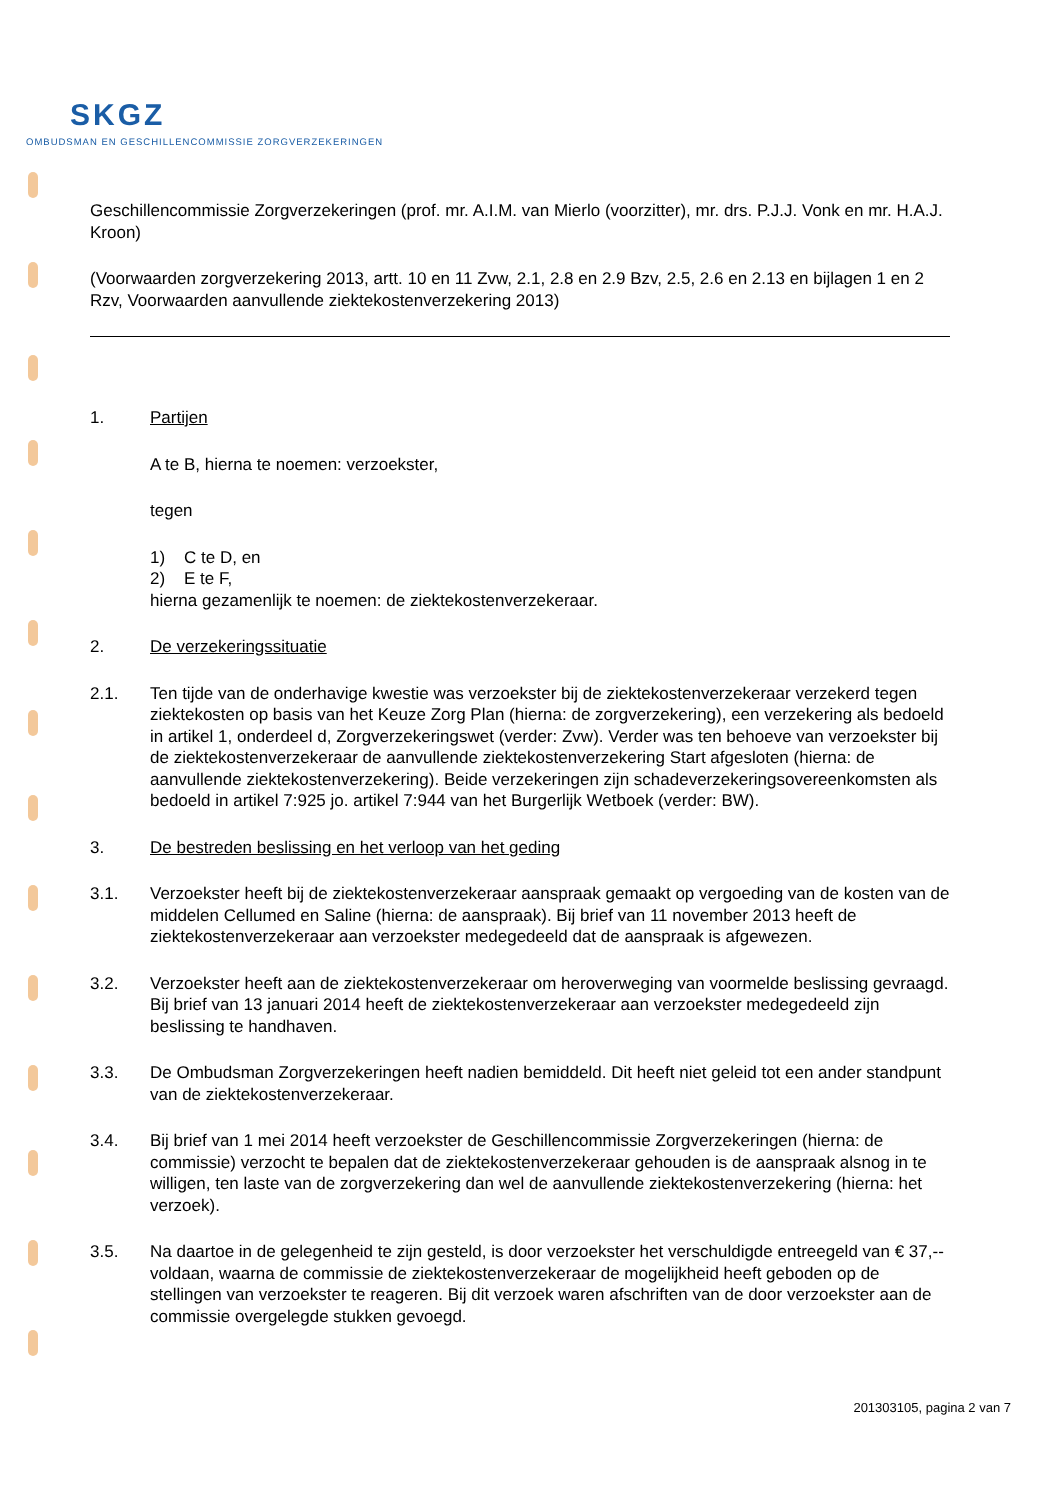SKGZ
OMBUDSMAN EN GESCHILLENCOMMISSIE ZORGVERZEKERINGEN
Geschillencommissie Zorgverzekeringen (prof. mr. A.I.M. van Mierlo (voorzitter), mr. drs. P.J.J. Vonk en mr. H.A.J. Kroon)
(Voorwaarden zorgverzekering 2013, artt. 10 en 11 Zvw, 2.1, 2.8 en 2.9 Bzv, 2.5, 2.6 en 2.13 en bijlagen 1 en 2 Rzv, Voorwaarden aanvullende ziektekostenverzekering 2013)
1. Partijen
A te B, hierna te noemen: verzoekster,
tegen
1) C te D, en
2) E te F,
hierna gezamenlijk te noemen: de ziektekostenverzekeraar.
2. De verzekeringssituatie
2.1. Ten tijde van de onderhavige kwestie was verzoekster bij de ziektekostenverzekeraar verzekerd tegen ziektekosten op basis van het Keuze Zorg Plan (hierna: de zorgverzekering), een verzekering als bedoeld in artikel 1, onderdeel d, Zorgverzekeringswet (verder: Zvw). Verder was ten behoeve van verzoekster bij de ziektekostenverzekeraar de aanvullende ziektekostenverzekering Start afgesloten (hierna: de aanvullende ziektekostenverzekering). Beide verzekeringen zijn schadeverzekeringsovereenkomsten als bedoeld in artikel 7:925 jo. artikel 7:944 van het Burgerlijk Wetboek (verder: BW).
3. De bestreden beslissing en het verloop van het geding
3.1. Verzoekster heeft bij de ziektekostenverzekeraar aanspraak gemaakt op vergoeding van de kosten van de middelen Cellumed en Saline (hierna: de aanspraak). Bij brief van 11 november 2013 heeft de ziektekostenverzekeraar aan verzoekster medegedeeld dat de aanspraak is afgewezen.
3.2. Verzoekster heeft aan de ziektekostenverzekeraar om heroverweging van voormelde beslissing gevraagd. Bij brief van 13 januari 2014 heeft de ziektekostenverzekeraar aan verzoekster medegedeeld zijn beslissing te handhaven.
3.3. De Ombudsman Zorgverzekeringen heeft nadien bemiddeld. Dit heeft niet geleid tot een ander standpunt van de ziektekostenverzekeraar.
3.4. Bij brief van 1 mei 2014 heeft verzoekster de Geschillencommissie Zorgverzekeringen (hierna: de commissie) verzocht te bepalen dat de ziektekostenverzekeraar gehouden is de aanspraak alsnog in te willigen, ten laste van de zorgverzekering dan wel de aanvullende ziektekostenverzekering (hierna: het verzoek).
3.5. Na daartoe in de gelegenheid te zijn gesteld, is door verzoekster het verschuldigde entreegeld van € 37,-- voldaan, waarna de commissie de ziektekostenverzekeraar de mogelijkheid heeft geboden op de stellingen van verzoekster te reageren. Bij dit verzoek waren afschriften van de door verzoekster aan de commissie overgelegde stukken gevoegd.
201303105, pagina 2 van 7